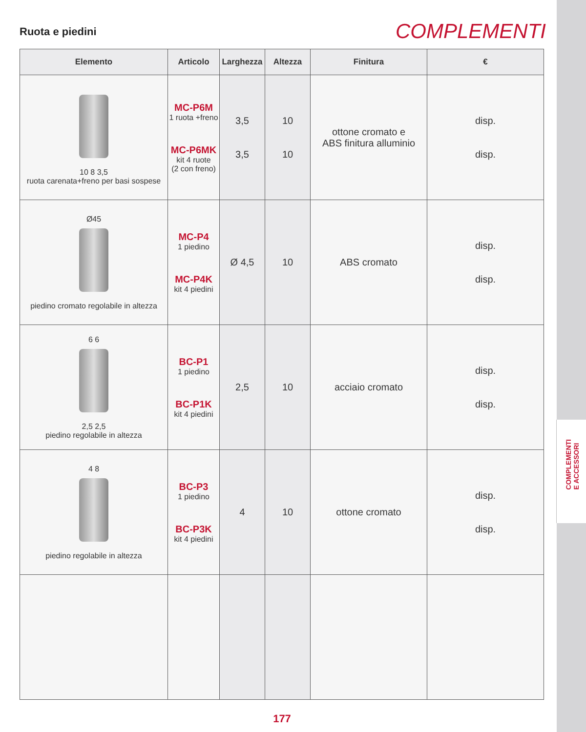COMPLEMENTI
E ACCESSORI
Ruota e piedini
COMPLEMENTI
| Elemento | Articolo | Larghezza | Altezza | Finitura | € |
| --- | --- | --- | --- | --- | --- |
| 10 8 3,5 ruota carenata+freno per basi sospese | MC-P6M 1 ruota +freno MC-P6MK kit 4 ruote (2 con freno) | 3,5 3,5 | 10 10 | ottone cromato e ABS finitura alluminio | disp. disp. |
| Ø45 piedino cromato regolabile in altezza | MC-P4 1 piedino MC-P4K kit 4 piedini | Ø 4,5 | 10 | ABS cromato | disp. disp. |
| 6 6 2,5 2,5 piedino regolabile in altezza | BC-P1 1 piedino BC-P1K kit 4 piedini | 2,5 | 10 | acciaio cromato | disp. disp. |
| 4 8 piedino regolabile in altezza | BC-P3 1 piedino BC-P3K kit 4 piedini | 4 | 10 | ottone cromato | disp. disp. |
177